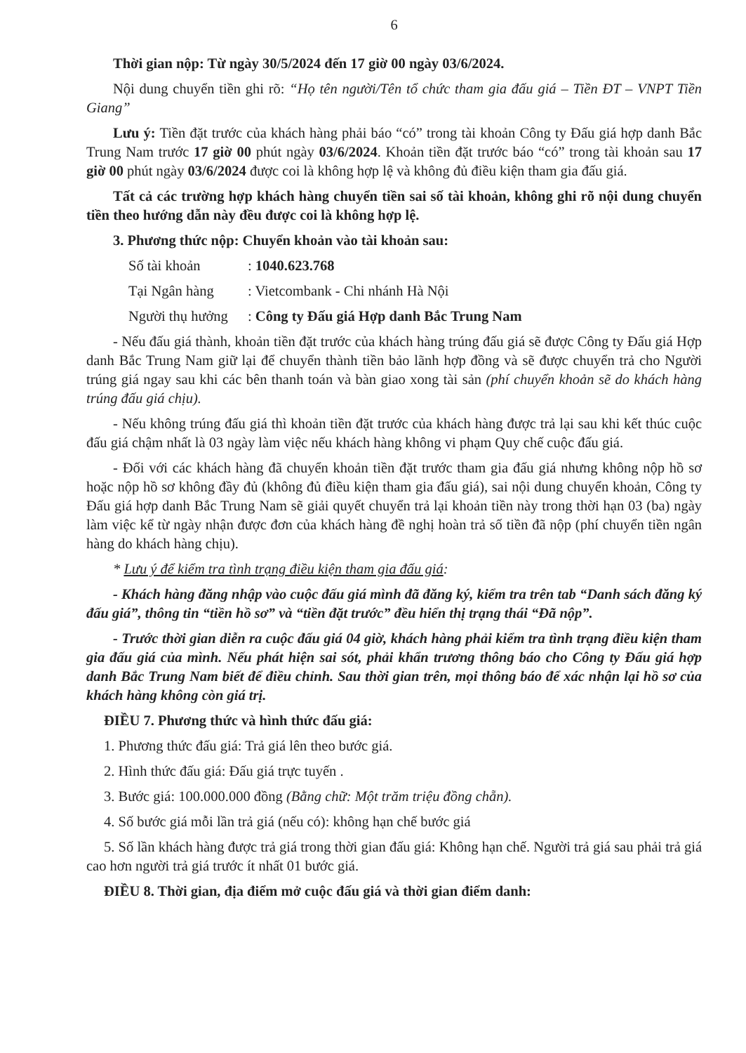6
Thời gian nộp: Từ ngày 30/5/2024 đến 17 giờ 00 ngày 03/6/2024.
Nội dung chuyển tiền ghi rõ: “Họ tên người/Tên tổ chức tham gia đấu giá – Tiền ĐT – VNPT Tiền Giang”
Lưu ý: Tiền đặt trước của khách hàng phải báo “có” trong tài khoản Công ty Đấu giá hợp danh Bắc Trung Nam trước 17 giờ 00 phút ngày 03/6/2024. Khoản tiền đặt trước báo “có” trong tài khoản sau 17 giờ 00 phút ngày 03/6/2024 được coi là không hợp lệ và không đủ điều kiện tham gia đấu giá.
Tất cả các trường hợp khách hàng chuyển tiền sai số tài khoản, không ghi rõ nội dung chuyển tiền theo hướng dẫn này đều được coi là không hợp lệ.
3. Phương thức nộp: Chuyển khoản vào tài khoản sau:
Số tài khoản : 1040.623.768
Tại Ngân hàng : Vietcombank - Chi nhánh Hà Nội
Người thụ hưởng : Công ty Đấu giá Hợp danh Bắc Trung Nam
- Nếu đấu giá thành, khoản tiền đặt trước của khách hàng trúng đấu giá sẽ được Công ty Đấu giá Hợp danh Bắc Trung Nam giữ lại để chuyển thành tiền bảo lãnh hợp đồng và sẽ được chuyển trả cho Người trúng giá ngay sau khi các bên thanh toán và bàn giao xong tài sản (phí chuyển khoản sẽ do khách hàng trúng đấu giá chịu).
- Nếu không trúng đấu giá thì khoản tiền đặt trước của khách hàng được trả lại sau khi kết thúc cuộc đấu giá chậm nhất là 03 ngày làm việc nếu khách hàng không vi phạm Quy chế cuộc đấu giá.
- Đối với các khách hàng đã chuyển khoản tiền đặt trước tham gia đấu giá nhưng không nộp hồ sơ hoặc nộp hồ sơ không đầy đủ (không đủ điều kiện tham gia đấu giá), sai nội dung chuyển khoản, Công ty Đấu giá hợp danh Bắc Trung Nam sẽ giải quyết chuyển trả lại khoản tiền này trong thời hạn 03 (ba) ngày làm việc kể từ ngày nhận được đơn của khách hàng đề nghị hoàn trả số tiền đã nộp (phí chuyển tiền ngân hàng do khách hàng chịu).
* Lưu ý để kiểm tra tình trạng điều kiện tham gia đấu giá:
- Khách hàng đăng nhập vào cuộc đấu giá mình đã đăng ký, kiểm tra trên tab “Danh sách đăng ký đấu giá”, thông tin “tiền hồ sơ” và “tiền đặt trước” đều hiển thị trạng thái “Đã nộp”.
- Trước thời gian diễn ra cuộc đấu giá 04 giờ, khách hàng phải kiểm tra tình trạng điều kiện tham gia đấu giá của mình. Nếu phát hiện sai sót, phải khẩn trương thông báo cho Công ty Đấu giá hợp danh Bắc Trung Nam biết để điều chỉnh. Sau thời gian trên, mọi thông báo để xác nhận lại hồ sơ của khách hàng không còn giá trị.
ĐIỀU 7. Phương thức và hình thức đấu giá:
1. Phương thức đấu giá: Trả giá lên theo bước giá.
2. Hình thức đấu giá: Đấu giá trực tuyến .
3. Bước giá: 100.000.000 đồng (Bằng chữ: Một trăm triệu đồng chẵn).
4. Số bước giá mỗi lần trả giá (nếu có): không hạn chế bước giá
5. Số lần khách hàng được trả giá trong thời gian đấu giá: Không hạn chế. Người trả giá sau phải trả giá cao hơn người trả giá trước ít nhất 01 bước giá.
ĐIỀU 8. Thời gian, địa điểm mở cuộc đấu giá và thời gian điểm danh: